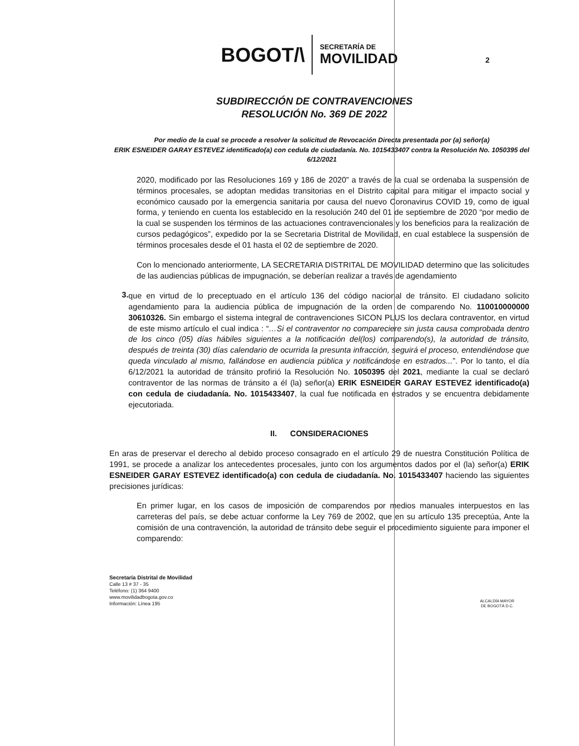BOGOT/\
SECRETARÍA DE
MOVILIDAD
2
SUBDIRECCIÓN DE CONTRAVENCIONES
RESOLUCIÓN No. 369 DE 2022
Por medio de la cual se procede a resolver la solicitud de Revocación Directa presentada por (a) señor(a)
ERIK ESNEIDER GARAY ESTEVEZ identificado(a) con cedula de ciudadanía. No. 1015433407 contra la Resolución No. 1050395 del 6/12/2021
2020, modificado por las Resoluciones 169 y 186 de 2020” a través de la cual se ordenaba la suspensión de términos procesales, se adoptan medidas transitorias en el Distrito capital para mitigar el impacto social y económico causado por la emergencia sanitaria por causa del nuevo Coronavirus COVID 19, como de igual forma, y teniendo en cuenta los establecido en la resolución 240 del 01 de septiembre de 2020 “por medio de la cual se suspenden los términos de las actuaciones contravencionales y los beneficios para la realización de cursos pedagógicos”, expedido por la se Secretaria Distrital de Movilidad, en cual establece la suspensión de términos procesales desde el 01 hasta el 02 de septiembre de 2020.
Con lo mencionado anteriormente, LA SECRETARIA DISTRITAL DE MOVILIDAD determino que las solicitudes de las audiencias públicas de impugnación, se deberían realizar a través de agendamiento
3.
que en virtud de lo preceptuado en el artículo 136 del código nacional de tránsito. El ciudadano solicito agendamiento para la audiencia pública de impugnación de la orden de comparendo No. 110010000000 30610326. Sin embargo el sistema integral de contravenciones SICON PLUS los declara contraventor, en virtud de este mismo artículo el cual indica : “…Si el contraventor no compareciere sin justa causa comprobada dentro de los cinco (05) días hábiles siguientes a la notificación del(los) comparendo(s), la autoridad de tránsito, después de treinta (30) días calendario de ocurrida la presunta infracción, seguirá el proceso, entendiéndose que queda vinculado al mismo, fallándose en audiencia pública y notificándose en estrados...”. Por lo tanto, el día 6/12/2021 la autoridad de tránsito profirió la Resolución No. 1050395 del 2021, mediante la cual se declaró contraventor de las normas de tránsito a él (la) señor(a) ERIK ESNEIDER GARAY ESTEVEZ identificado(a) con cedula de ciudadanía. No. 1015433407, la cual fue notificada en estrados y se encuentra debidamente ejecutoriada.
II. CONSIDERACIONES
En aras de preservar el derecho al debido proceso consagrado en el artículo 29 de nuestra Constitución Política de 1991, se procede a analizar los antecedentes procesales, junto con los argumentos dados por el (la) señor(a) ERIK ESNEIDER GARAY ESTEVEZ identificado(a) con cedula de ciudadanía. No. 1015433407 haciendo las siguientes precisiones jurídicas:
En primer lugar, en los casos de imposición de comparendos por medios manuales interpuestos en las carreteras del país, se debe actuar conforme la Ley 769 de 2002, que en su artículo 135 preceptúa, Ante la comisión de una contravención, la autoridad de tránsito debe seguir el procedimiento siguiente para imponer el comparendo:
Secretaría Distrital de Movilidad
Calle 13 # 37 - 35
Teléfono: (1) 364 9400
www.movilidadbogota.gov.co
Información: Línea 195
ALCALDÍA MAYOR
DE BOGOTÁ D.C.